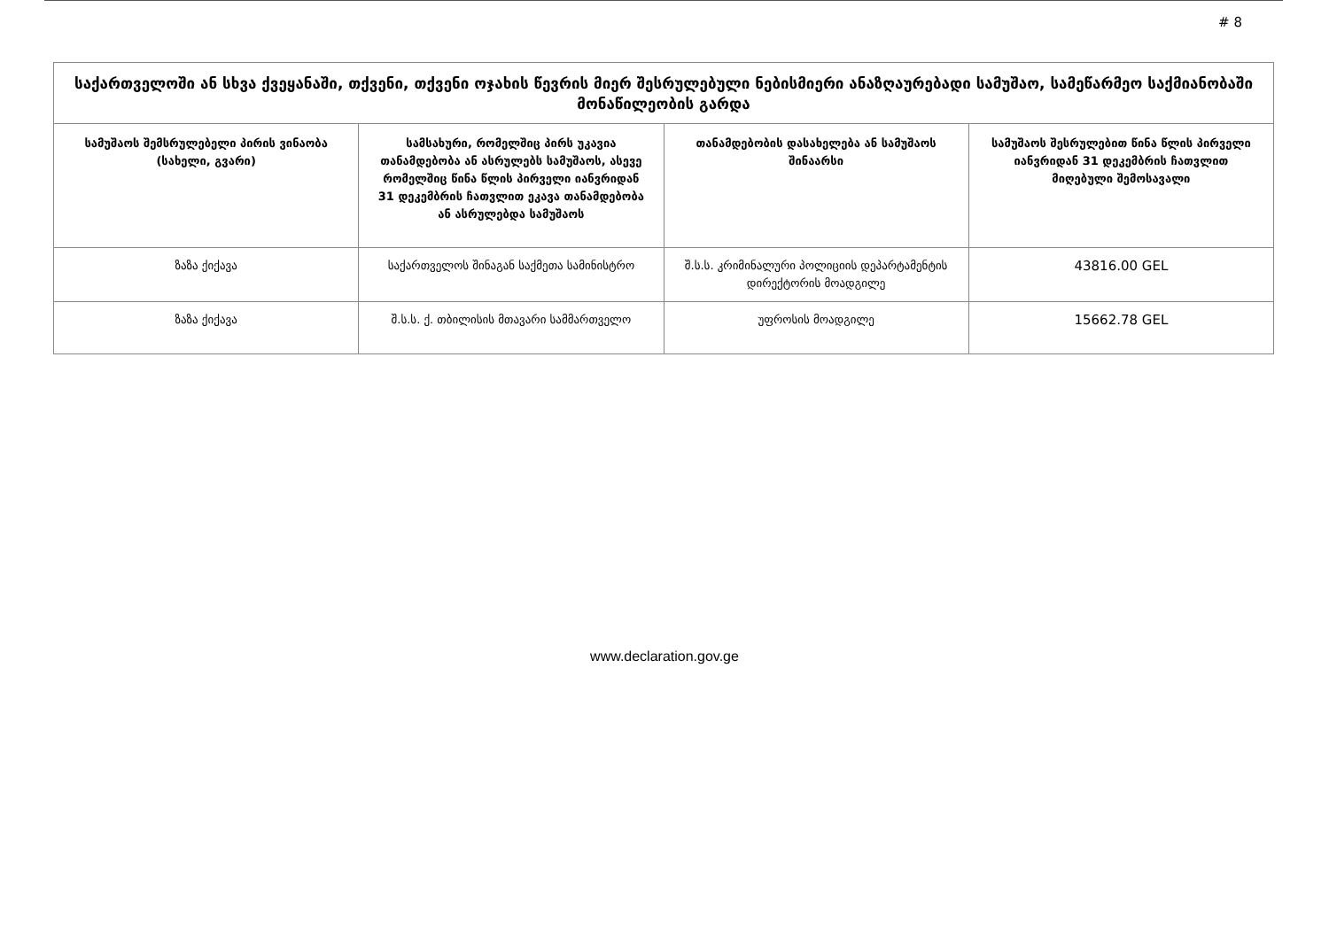# 8
| საქართველოში ან სხვა ქვეყანაში, თქვენი, თქვენი ოჯახის წევრის მიერ შესრულებული ნებისმიერი ანაზღაურებადი სამუშაო, სამეწარმეო საქმიანობაში მონაწილეობის გარდა | | | |
| --- | --- | --- | --- |
| სამუშაოს შემსრულებელი პირის ვინაობა (სახელი, გვარი) | სამსახური, რომელშიც პირს უკავია თანამდებობა ან ასრულებს სამუშაოს, ასევე რომელშიც წინა წლის პირველი იანვრიდან 31 დეკემბრის ჩათვლით ეკავა თანამდებობა ან ასრულებდა სამუშაოს | თანამდებობის დასახელება ან სამუშაოს შინაარსი | სამუშაოს შესრულებით წინა წლის პირველი იანვრიდან 31 დეკემბრის ჩათვლით მიღებული შემოსავალი |
| ზაზა ქიქავა | საქართველოს შინაგან საქმეთა სამინისტრო | შ.ს.ს. კრიმინალური პოლიციის დეპარტამენტის დირექტორის მოადგილე | 43816.00 GEL |
| ზაზა ქიქავა | შ.ს.ს. ქ. თბილისის მთავარი სამმართველო | უფროსის მოადგილე | 15662.78 GEL |
www.declaration.gov.ge